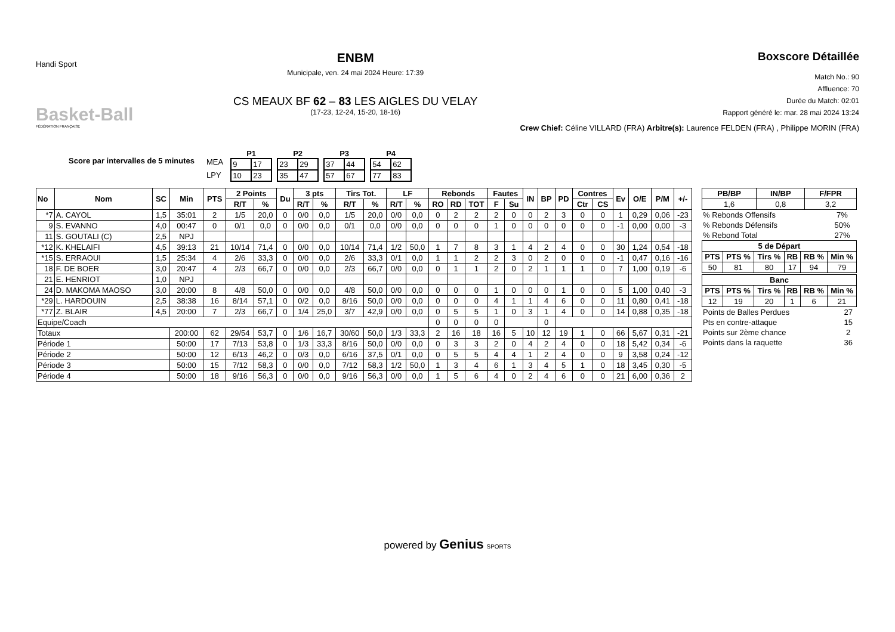Handi Sport
Basket-Ball
FÉDÉRATION FRANÇAISE
ENBM
Municipale, ven. 24 mai 2024 Heure: 17:39
CS MEAUX BF 62 – 83 LES AIGLES DU VELAY
(17-23, 12-24, 15-20, 18-16)
Boxscore Détaillée
Match No.: 90
Affluence: 70
Durée du Match: 02:01
Rapport généré le: mar. 28 mai 2024 13:24
Crew Chief: Céline VILLARD (FRA) Arbitre(s): Laurence FELDEN (FRA) , Philippe MORIN (FRA)
Score par intervalles de 5 minutes
MEA
LPY
P1
| 9 | 17 |
| 10 | 23 |
P2
| 23 | 29 |
| 35 | 47 |
P3
| 37 | 44 |
| 57 | 67 |
P4
| 54 | 62 |
| 77 | 83 |
| No | Nom | SC | Min | PTS | 2 Points | | Du | 3 pts | | Tirs Tot. | | LF | | Rebonds | | | Fautes | | IN | BP | PD | Contres | | Ev | O/E | P/M | +/- |
| --- | --- | --- | --- | --- | --- | --- | --- | --- | --- | --- | --- | --- | --- | --- | --- | --- | --- | --- | --- | --- | --- | --- | --- | --- | --- | --- | --- |
| | | | | | R/T | % | | R/T | % | R/T | % | R/T | % | RO | RD | TOT | F | Su | | | | Ctr | CS | | | | |
| *7 | A. CAYOL | 1,5 | 35:01 | 2 | 1/5 | 20,0 | 0 | 0/0 | 0,0 | 1/5 | 20,0 | 0/0 | 0,0 | 0 | 2 | 2 | 2 | 0 | 0 | 2 | 3 | 0 | 0 | 1 | 0,29 | 0,06 | -23 |
| 9 | S. EVANNO | 4,0 | 00:47 | 0 | 0/1 | 0,0 | 0 | 0/0 | 0,0 | 0/1 | 0,0 | 0/0 | 0,0 | 0 | 0 | 0 | 1 | 0 | 0 | 0 | 0 | 0 | 0 | -1 | 0,00 | 0,00 | -3 |
| 11 | S. GOUTALI (C) | 2,5 | NPJ | | | | | | | | | | | | | | | | | | | | | | | | |
| *12 | K. KHELAIFI | 4,5 | 39:13 | 21 | 10/14 | 71,4 | 0 | 0/0 | 0,0 | 10/14 | 71,4 | 1/2 | 50,0 | 1 | 7 | 8 | 3 | 1 | 4 | 2 | 4 | 0 | 0 | 30 | 1,24 | 0,54 | -18 |
| *15 | S. ERRAOUI | 1,5 | 25:34 | 4 | 2/6 | 33,3 | 0 | 0/0 | 0,0 | 2/6 | 33,3 | 0/1 | 0,0 | 1 | 1 | 2 | 2 | 3 | 0 | 2 | 0 | 0 | 0 | -1 | 0,47 | 0,16 | -16 |
| 18 | F. DE BOER | 3,0 | 20:47 | 4 | 2/3 | 66,7 | 0 | 0/0 | 0,0 | 2/3 | 66,7 | 0/0 | 0,0 | 0 | 1 | 1 | 2 | 0 | 2 | 1 | 1 | 1 | 0 | 7 | 1,00 | 0,19 | -6 |
| 21 | E. HENRIOT | 1,0 | NPJ | | | | | | | | | | | | | | | | | | | | | | | | |
| 24 | D. MAKOMA MAOSO | 3,0 | 20:00 | 8 | 4/8 | 50,0 | 0 | 0/0 | 0,0 | 4/8 | 50,0 | 0/0 | 0,0 | 0 | 0 | 0 | 1 | 0 | 0 | 0 | 1 | 0 | 0 | 5 | 1,00 | 0,40 | -3 |
| *29 | L. HARDOUIN | 2,5 | 38:38 | 16 | 8/14 | 57,1 | 0 | 0/2 | 0,0 | 8/16 | 50,0 | 0/0 | 0,0 | 0 | 0 | 0 | 4 | 1 | 1 | 4 | 6 | 0 | 0 | 11 | 0,80 | 0,41 | -18 |
| *77 | Z. BLAIR | 4,5 | 20:00 | 7 | 2/3 | 66,7 | 0 | 1/4 | 25,0 | 3/7 | 42,9 | 0/0 | 0,0 | 0 | 5 | 5 | 1 | 0 | 3 | 1 | 4 | 0 | 0 | 14 | 0,88 | 0,35 | -18 |
| Equipe/Coach | | | | | | | | | | | | | | 0 | 0 | 0 | 0 | | | 0 | | | | | | | |
| Totaux | | | 200:00 | 62 | 29/54 | 53,7 | 0 | 1/6 | 16,7 | 30/60 | 50,0 | 1/3 | 33,3 | 2 | 16 | 18 | 16 | 5 | 10 | 12 | 19 | 1 | 0 | 66 | 5,67 | 0,31 | -21 |
| Période 1 | | | 50:00 | 17 | 7/13 | 53,8 | 0 | 1/3 | 33,3 | 8/16 | 50,0 | 0/0 | 0,0 | 0 | 3 | 3 | 2 | 0 | 4 | 2 | 4 | 0 | 0 | 18 | 5,42 | 0,34 | -6 |
| Période 2 | | | 50:00 | 12 | 6/13 | 46,2 | 0 | 0/3 | 0,0 | 6/16 | 37,5 | 0/1 | 0,0 | 0 | 5 | 5 | 4 | 4 | 1 | 2 | 4 | 0 | 0 | 9 | 3,58 | 0,24 | -12 |
| Période 3 | | | 50:00 | 15 | 7/12 | 58,3 | 0 | 0/0 | 0,0 | 7/12 | 58,3 | 1/2 | 50,0 | 1 | 3 | 4 | 6 | 1 | 3 | 4 | 5 | 1 | 0 | 18 | 3,45 | 0,30 | -5 |
| Période 4 | | | 50:00 | 18 | 9/16 | 56,3 | 0 | 0/0 | 0,0 | 9/16 | 56,3 | 0/0 | 0,0 | 1 | 5 | 6 | 4 | 0 | 2 | 4 | 6 | 0 | 0 | 21 | 6,00 | 0,36 | 2 |
| PB/BP | IN/BP | F/FPR |
| --- | --- | --- |
| 1,6 | 0,8 | 3,2 |
| % Rebonds Offensifs | 7% |
| % Rebonds Défensifs | 50% |
| % Rebond Total | 27% |
| 5 de Départ | | | | | |
| --- | --- | --- | --- | --- | --- |
| PTS | PTS % | Tirs % | RB | RB % | Min % |
| 50 | 81 | 80 | 17 | 94 | 79 |
| Banc | | | | | |
| --- | --- | --- | --- | --- | --- |
| PTS | PTS % | Tirs % | RB | RB % | Min % |
| 12 | 19 | 20 | 1 | 6 | 21 |
| Points de Balles Perdues | 27 |
| Pts en contre-attaque | 15 |
| Points sur 2ème chance | 2 |
| Points dans la raquette | 36 |
powered by Genius SPORTS